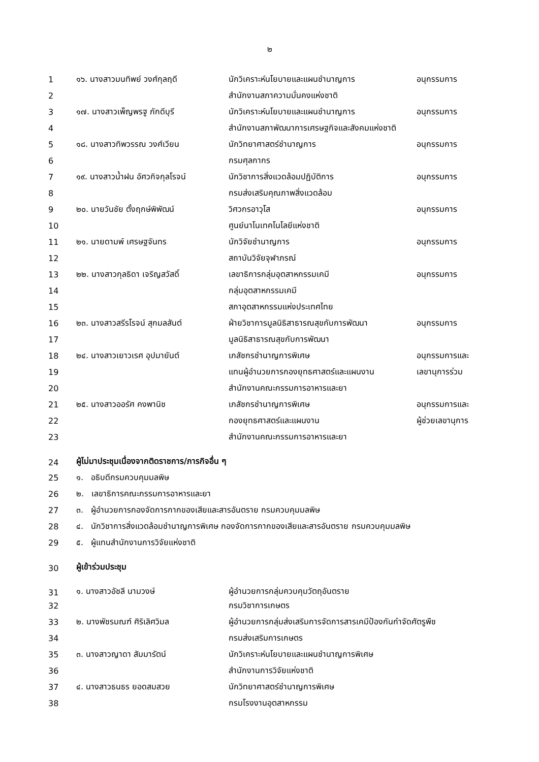๒
| 1 | ๑๖. นางสาวมนทิพย์ วงศ์กุลฤดี | นักวิเคราะห์นโยบายและแผนชำนาญการ | อนุกรรมการ |
| 2 | | สำนักงานสภาความมั่นคงแห่งชาติ | |
| 3 | ๑๗. นางสาวเพ็ญพรฐู ภักดีบุรี | นักวิเคราะห์นโยบายและแผนชำนาญการ | อนุกรรมการ |
| 4 | | สำนักงานสภาพัฒนาการเศรษฐกิจและสังคมแห่งชาติ | |
| 5 | ๑๘. นางสาวทิพวรรณ วงศ์เวียน | นักวิทยาศาสตร์ชำนาญการ | อนุกรรมการ |
| 6 | | กรมศุลกากร | |
| 7 | ๑๙. นางสาวน้ำฝน อัศวกิจกุลโรจน์ | นักวิชาการสิ่งแวดล้อมปฏิบัติการ | อนุกรรมการ |
| 8 | | กรมส่งเสริมคุณภาพสิ่งแวดล้อม | |
| 9 | ๒๐. นายวันชัย ตั้งฤกษ์พิพัฒน์ | วิศวกรอาวุโส | อนุกรรมการ |
| 10 | | ศูนย์นาโนเทคโนโลยีแห่งชาติ | |
| 11 | ๒๑. นายดามพ์ เศรษฐจันทร | นักวิจัยชำนาญการ | อนุกรรมการ |
| 12 | | สถาบันวิจัยจุฬาภรณ์ | |
| 13 | ๒๒. นางสาวกุลธิดา เจริญสวัสดิ์ | เลขาธิการกลุ่มอุตสาหกรรมเคมี | อนุกรรมการ |
| 14 | | กลุ่มอุตสาหกรรมเคมี | |
| 15 | | สภาอุตสาหกรรมแห่งประเทศไทย | |
| 16 | ๒๓. นางสาวสรีรโรจน์ สุกมลสันต์ | ฝ่ายวิชาการมูลนิธิสาธารณสุขกับการพัฒนา | อนุกรรมการ |
| 17 | | มูลนิธิสาธารณสุขกับการพัฒนา | |
| 18 | ๒๔. นางสาวเยาวเรศ อุปมายันต์ | เภสัชกรชำนาญการพิเศษ | อนุกรรมการและ |
| 19 | | แทนผู้อำนวยการกองยุทธศาสตร์และแผนงาน | เลขานุการร่วม |
| 20 | | สำนักงานคณะกรรมการอาหารและยา | |
| 21 | ๒๕. นางสาวออรัศ คงพานิช | เภสัชกรชำนาญการพิเศษ | อนุกรรมการและ |
| 22 | | กองยุทธศาสตร์และแผนงาน | ผู้ช่วยเลขานุการ |
| 23 | | สำนักงานคณะกรรมการอาหารและยา | |
| 24 | ผู้ไม่มาประชุมเนื่องจากติดราชการ/ภารกิจอื่น ๆ | | |
| 25 | ๑. อธิบดีกรมควบคุมมลพิษ | | |
| 26 | ๒. เลขาธิการคณะกรรมการอาหารและยา | | |
| 27 | ๓. ผู้อำนวยการกองจัดการกากของเสียและสารอันตราย กรมควบคุมมลพิษ | | |
| 28 | ๔. นักวิชาการสิ่งแวดล้อมชำนาญการพิเศษ กองจัดการกากของเสียและสารอันตราย กรมควบคุมมลพิษ | | |
| 29 | ๕. ผู้แทนสำนักงานการวิจัยแห่งชาติ | | |
| 30 | ผู้เข้าร่วมประชุม | | |
| 31 | ๑. นางสาวอัชลี นามวงษ์ | ผู้อำนวยการกลุ่มควบคุมวัตถุอันตราย | |
| 32 | | กรมวิชาการเกษตร | |
| 33 | ๒. นางพัชรมณฑ์ ศิริเลิศวิมล | ผู้อำนวยการกลุ่มส่งเสริมการจัดการสารเคมีป้องกันกำจัดศัตรูพืช | |
| 34 | | กรมส่งเสริมการเกษตร | |
| 35 | ๓. นางสาวญาดา สัมมารัตน์ | นักวิเคราะห์นโยบายและแผนชำนาญการพิเศษ | |
| 36 | | สำนักงานการวิจัยแห่งชาติ | |
| 37 | ๔. นางสาวธนธร ยอดสมสวย | นักวิทยาศาสตร์ชำนาญการพิเศษ | |
| 38 | | กรมโรงงานอุตสาหกรรม | |